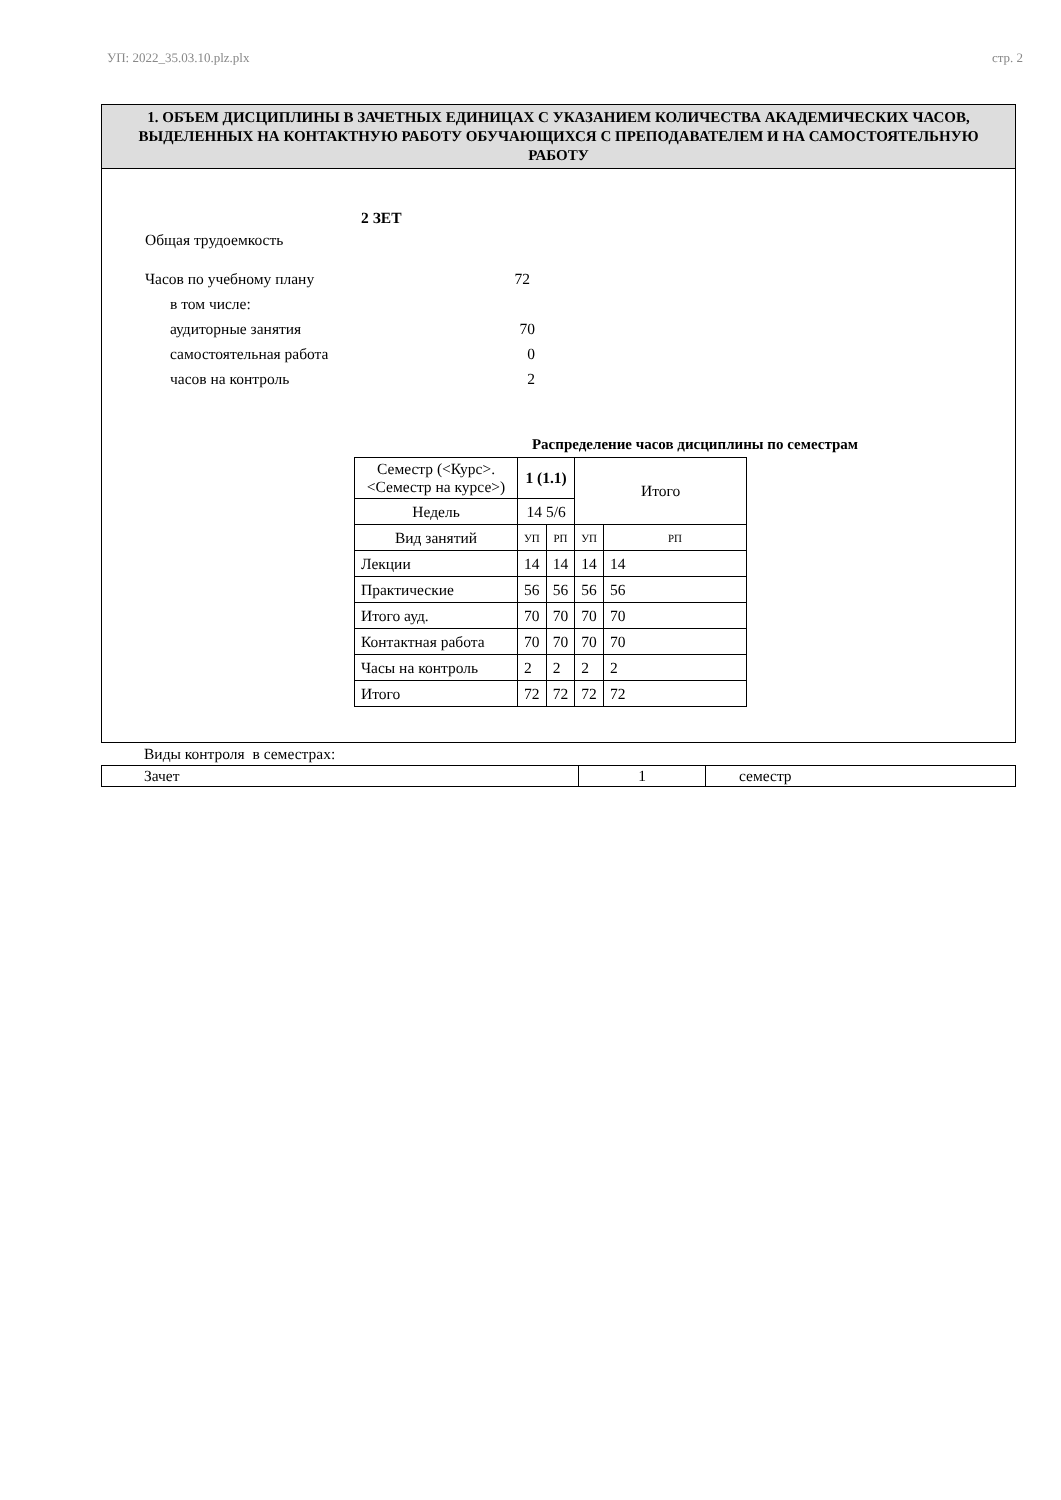УП: 2022_35.03.10.plz.plx стр. 2
1. ОБЪЕМ ДИСЦИПЛИНЫ В ЗАЧЕТНЫХ ЕДИНИЦАХ С УКАЗАНИЕМ КОЛИЧЕСТВА АКАДЕМИЧЕСКИХ ЧАСОВ, ВЫДЕЛЕННЫХ НА КОНТАКТНУЮ РАБОТУ ОБУЧАЮЩИХСЯ С ПРЕПОДАВАТЕЛЕМ И НА САМОСТОЯТЕЛЬНУЮ РАБОТУ
Общая трудоемкость 2 ЗЕТ
Часов по учебному плану 72
в том числе:
аудиторные занятия 70
самостоятельная работа 0
часов на контроль 2
Распределение часов дисциплины по семестрам
| Семестр (<Курс>.<Семестр на курсе>) | 1 (1.1) | | Итого | |
| Недель | 14 5/6 | | | |
| Вид занятий | УП | РП | УП | РП |
| Лекции | 14 | 14 | 14 | 14 |
| Практические | 56 | 56 | 56 | 56 |
| Итого ауд. | 70 | 70 | 70 | 70 |
| Контактная работа | 70 | 70 | 70 | 70 |
| Часы на контроль | 2 | 2 | 2 | 2 |
| Итого | 72 | 72 | 72 | 72 |
Виды контроля в семестрах:
| Зачет | 1 | семестр |